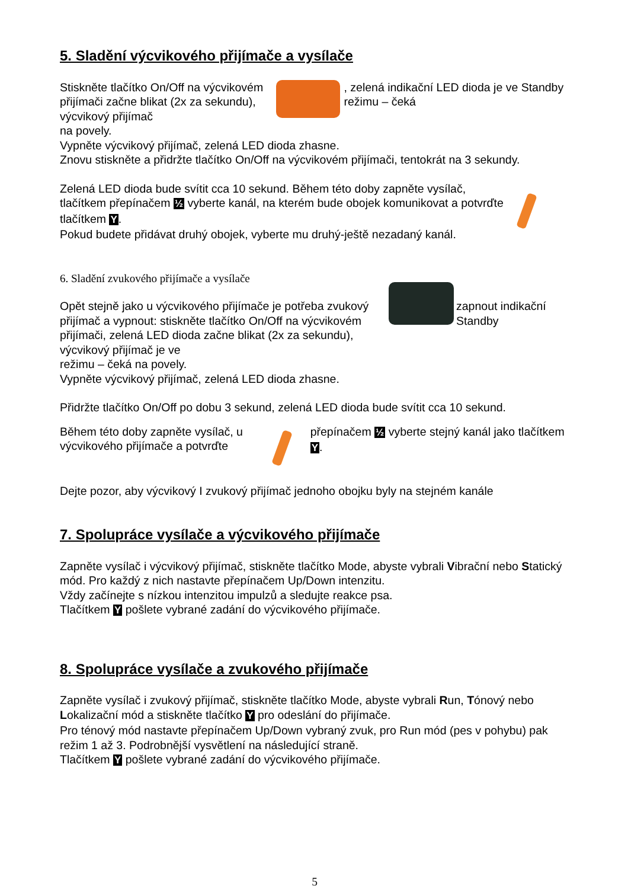5. Sladění výcvikového přijímače a vysílače
Stiskněte tlačítko On/Off na výcvikovém přijímači začne blikat (2x za sekundu), výcvikový přijímač
, zelená indikační LED dioda je ve Standby režimu – čeká
na povely.
Vypněte výcvikový přijímač, zelená LED dioda zhasne.
Znovu stiskněte a přidržte tlačítko On/Off na výcvikovém přijímači, tentokrát na 3 sekundy.
Zelená LED dioda bude svítit cca 10 sekund. Během této doby zapněte vysílač, tlačítkem přepínačem ½ vyberte kanál, na kterém bude obojek komunikovat a potvrďte tlačítkem Y.
Pokud budete přidávat druhý obojek, vyberte mu druhý-ještě nezadaný kanál.
6. Sladění zvukového přijímače a vysílače
Opět stejně jako u výcvikového přijímače je potřeba zvukový přijímač a vypnout: stiskněte tlačítko On/Off na výcvikovém přijímači, zelená LED dioda začne blikat (2x za sekundu), výcvikový přijímač je ve
zapnout indikační Standby
režimu – čeká na povely.
Vypněte výcvikový přijímač, zelená LED dioda zhasne.
Přidržte tlačítko On/Off po dobu 3 sekund, zelená LED dioda bude svítit cca 10 sekund.
Během této doby zapněte vysílač, u výcvikového přijímače a potvrďte
přepínačem ½ vyberte stejný kanál jako tlačítkem Y.
Dejte pozor, aby výcvikový I zvukový přijímač jednoho obojku byly na stejném kanále
7. Spolupráce vysílače a výcvikového přijímače
Zapněte vysílač i výcvikový přijímač, stiskněte tlačítko Mode, abyste vybrali Vibrační nebo Statický mód. Pro každý z nich nastavte přepínačem Up/Down intenzitu.
Vždy začínejte s nízkou intenzitou impulzů a sledujte reakce psa.
Tlačítkem Y pošlete vybrané zadání do výcvikového přijímače.
8. Spolupráce vysílače a zvukového přijímače
Zapněte vysílač i zvukový přijímač, stiskněte tlačítko Mode, abyste vybrali Run, Tónový nebo Lokalizační mód a stiskněte tlačítko Y pro odeslání do přijímače.
Pro ténový mód nastavte přepínačem Up/Down vybraný zvuk, pro Run mód (pes v pohybu) pak režim 1 až 3. Podrobnější vysvětlení na následující straně.
Tlačítkem Y pošlete vybrané zadání do výcvikového přijímače.
5